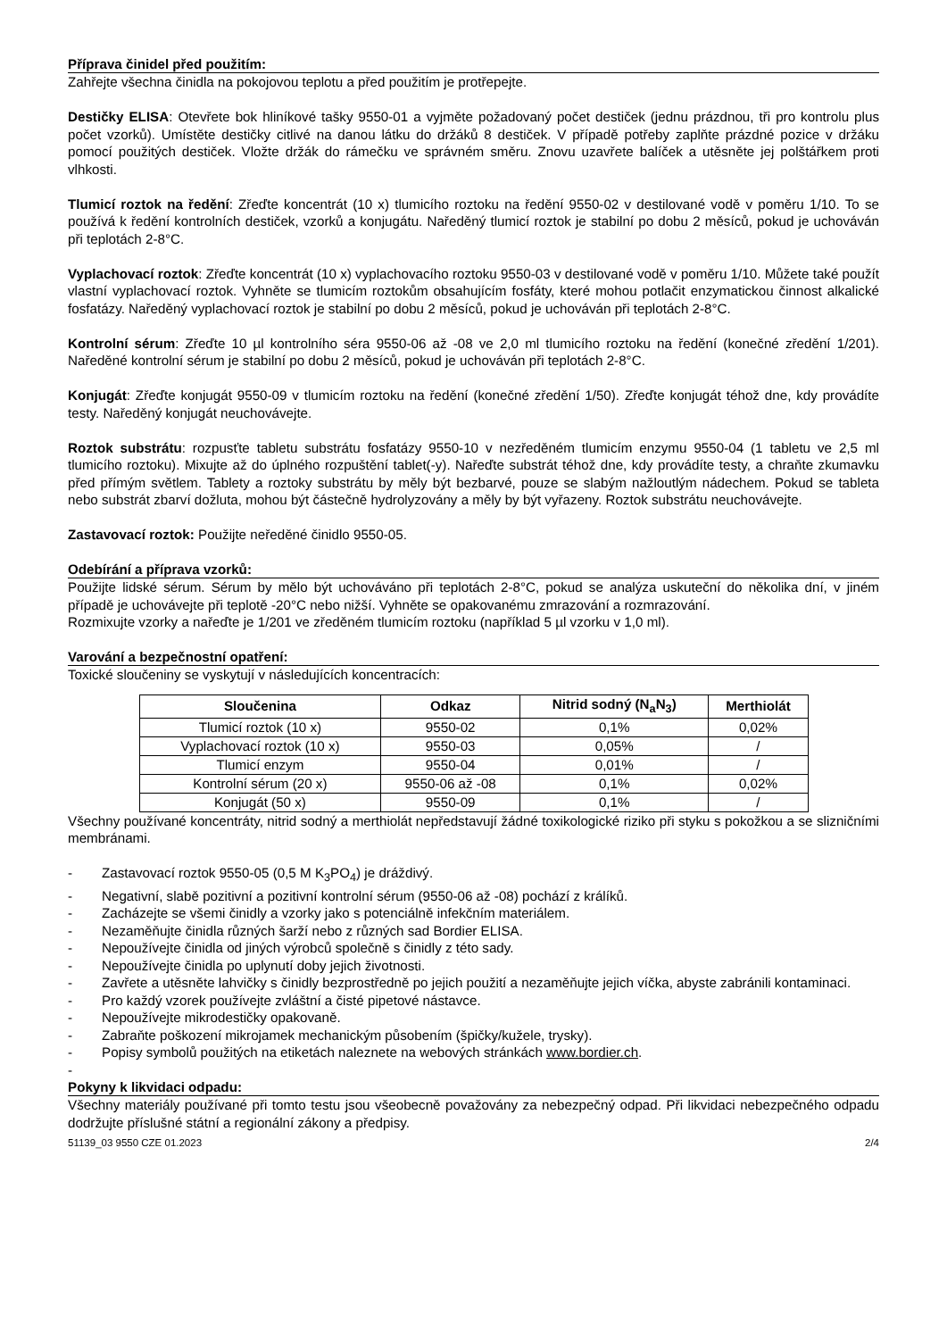Příprava činidel před použitím:
Zahřejte všechna činidla na pokojovou teplotu a před použitím je protřepejte.
Destičky ELISA: Otevřete bok hliníkové tašky 9550-01 a vyjměte požadovaný počet destiček (jednu prázdnou, tři pro kontrolu plus počet vzorků). Umístěte destičky citlivé na danou látku do držáků 8 destiček. V případě potřeby zaplňte prázdné pozice v držáku pomocí použitých destiček. Vložte držák do rámečku ve správném směru. Znovu uzavřete balíček a utěsněte jej polštářkem proti vlhkosti.
Tlumicí roztok na ředění: Zřeďte koncentrát (10 x) tlumicího roztoku na ředění 9550-02 v destilované vodě v poměru 1/10. To se používá k ředění kontrolních destiček, vzorků a konjugátu. Naředěný tlumicí roztok je stabilní po dobu 2 měsíců, pokud je uchováván při teplotách 2-8°C.
Vyplachovací roztok: Zřeďte koncentrát (10 x) vyplachovacího roztoku 9550-03 v destilované vodě v poměru 1/10. Můžete také použít vlastní vyplachovací roztok. Vyhněte se tlumicím roztokům obsahujícím fosfáty, které mohou potlačit enzymatickou činnost alkalické fosfatázy. Naředěný vyplachovací roztok je stabilní po dobu 2 měsíců, pokud je uchováván při teplotách 2-8°C.
Kontrolní sérum: Zřeďte 10 µl kontrolního séra 9550-06 až -08 ve 2,0 ml tlumicího roztoku na ředění (konečné zředění 1/201). Naředěné kontrolní sérum je stabilní po dobu 2 měsíců, pokud je uchováván při teplotách 2-8°C.
Konjugát: Zřeďte konjugát 9550-09 v tlumicím roztoku na ředění (konečné zředění 1/50). Zřeďte konjugát téhož dne, kdy provádíte testy. Naředěný konjugát neuchovávejte.
Roztok substrátu: rozpusťte tabletu substrátu fosfatázy 9550-10 v nezředěném tlumicím enzymu 9550-04 (1 tabletu ve 2,5 ml tlumicího roztoku). Mixujte až do úplného rozpuštění tablet(-y). Nařeďte substrát téhož dne, kdy provádíte testy, a chraňte zkumavku před přímým světlem. Tablety a roztoky substrátu by měly být bezbarvé, pouze se slabým nažloutlým nádechem. Pokud se tableta nebo substrát zbarví dožluta, mohou být částečně hydrolyzovány a měly by být vyřazeny. Roztok substrátu neuchovávejte.
Zastavovací roztok: Použijte neředěné činidlo 9550-05.
Odebírání a příprava vzorků:
Použijte lidské sérum. Sérum by mělo být uchováváno při teplotách 2-8°C, pokud se analýza uskuteční do několika dní, v jiném případě je uchovávejte při teplotě -20°C nebo nižší. Vyhněte se opakovanému zmrazování a rozmrazování.
Rozmixujte vzorky a nařeďte je 1/201 ve zředěném tlumicím roztoku (například 5 µl vzorku v 1,0 ml).
Varování a bezpečnostní opatření:
Toxické sloučeniny se vyskytují v následujících koncentracích:
| Sloučenina | Odkaz | Nitrid sodný (N<sub>a</sub>N<sub>3</sub>) | Merthiolát |
| --- | --- | --- | --- |
| Tlumicí roztok (10 x) | 9550-02 | 0,1% | 0,02% |
| Vyplachovací roztok (10 x) | 9550-03 | 0,05% | / |
| Tlumicí enzym | 9550-04 | 0,01% | / |
| Kontrolní sérum (20 x) | 9550-06 až -08 | 0,1% | 0,02% |
| Konjugát (50 x) | 9550-09 | 0,1% | / |
Všechny používané koncentráty, nitrid sodný a merthiolát nepředstavují žádné toxikologické riziko při styku s pokožkou a se slizničními membránami.
- Zastavovací roztok 9550-05 (0,5 M K<sub>3</sub>PO<sub>4</sub>) je dráždivý.
- Negativní, slabě pozitivní a pozitivní kontrolní sérum (9550-06 až -08) pochází z králíků.
- Zacházejte se všemi činidly a vzorky jako s potenciálně infekčním materiálem.
- Nezaměňujte činidla různých šarží nebo z různých sad Bordier ELISA.
- Nepoužívejte činidla od jiných výrobců společně s činidly z této sady.
- Nepoužívejte činidla po uplynutí doby jejich životnosti.
- Zavřete a utěsněte lahvičky s činidly bezprostředně po jejich použití a nezaměňujte jejich víčka, abyste zabránili kontaminaci.
- Pro každý vzorek používejte zvláštní a čisté pipetové nástavce.
- Nepoužívejte mikrodestičky opakovaně.
- Zabraňte poškození mikrojamek mechanickým působením (špičky/kužele, trysky).
- Popisy symbolů použitých na etiketách naleznete na webových stránkách www.bordier.ch.
-
Pokyny k likvidaci odpadu:
Všechny materiály používané při tomto testu jsou všeobecně považovány za nebezpečný odpad. Při likvidaci nebezpečného odpadu dodržujte příslušné státní a regionální zákony a předpisy.
51139_03 9550 CZE 01.2023 2/4